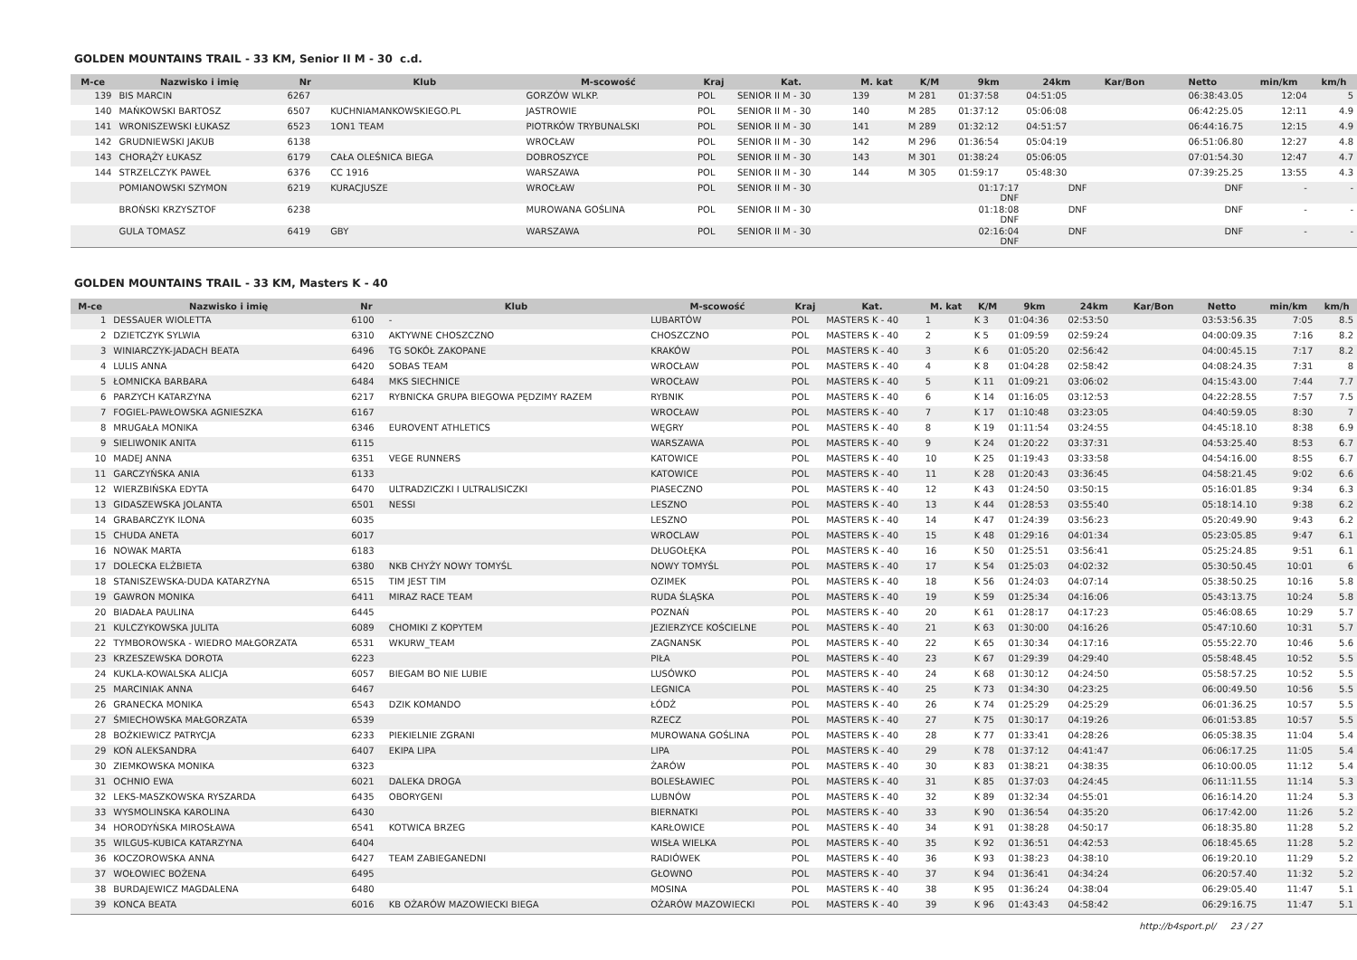GOLDEN MOUNTAINS TRAIL - 33 KM, Senior II M - 30 c.d.
| M-ce | Nazwisko i imię | Nr | Klub | M-scowość | Kraj | Kat. | M. kat | K/M | 9km | 24km | Kar/Bon | Netto | min/km | km/h |
| --- | --- | --- | --- | --- | --- | --- | --- | --- | --- | --- | --- | --- | --- | --- |
| 139 | BIS MARCIN | 6267 | | GORZÓW WLKP. | POL | SENIOR II M - 30 | 139 | M 281 | 01:37:58 | 04:51:05 | | 06:38:43.05 | 12:04 | 5 |
| 140 | MAŃKOWSKI BARTOSZ | 6507 | KUCHNIAMANKOWSKIEGO.PL | JASTROWIE | POL | SENIOR II M - 30 | 140 | M 285 | 01:37:12 | 05:06:08 | | 06:42:25.05 | 12:11 | 4.9 |
| 141 | WRONISZEWSKI ŁUKASZ | 6523 | 1ON1 TEAM | PIOTRKÓW TRYBUNALSKI | POL | SENIOR II M - 30 | 141 | M 289 | 01:32:12 | 04:51:57 | | 06:44:16.75 | 12:15 | 4.9 |
| 142 | GRUDNIEWSKI JAKUB | 6138 | | WROCŁAW | POL | SENIOR II M - 30 | 142 | M 296 | 01:36:54 | 05:04:19 | | 06:51:06.80 | 12:27 | 4.8 |
| 143 | CHORĄŻY ŁUKASZ | 6179 | CAŁA OLEŚNICA BIEGA | DOBROSZYCE | POL | SENIOR II M - 30 | 143 | M 301 | 01:38:24 | 05:06:05 | | 07:01:54.30 | 12:47 | 4.7 |
| 144 | STRZELCZYK PAWEŁ | 6376 | CC 1916 | WARSZAWA | POL | SENIOR II M - 30 | 144 | M 305 | 01:59:17 | 05:48:30 | | 07:39:25.25 | 13:55 | 4.3 |
| | POMIANOWSKI SZYMON | 6219 | KURACJUSZE | WROCŁAW | POL | SENIOR II M - 30 | | | 01:17:17 DNF | DNF | | DNF | - | - |
| | BROŃSKI KRZYSZTOF | 6238 | | MUROWANA GOŚLINA | POL | SENIOR II M - 30 | | | 01:18:08 DNF | DNF | | DNF | - | - |
| | GULA TOMASZ | 6419 | GBY | WARSZAWA | POL | SENIOR II M - 30 | | | 02:16:04 DNF | DNF | | DNF | - | - |
GOLDEN MOUNTAINS TRAIL - 33 KM, Masters K - 40
| M-ce | Nazwisko i imię | Nr | Klub | M-scowość | Kraj | Kat. | M. kat | K/M | 9km | 24km | Kar/Bon | Netto | min/km | km/h |
| --- | --- | --- | --- | --- | --- | --- | --- | --- | --- | --- | --- | --- | --- | --- |
| 1 | DESSAUER WIOLETTA | 6100 | - | LUBARTÓW | POL | MASTERS K - 40 | 1 | K 3 | 01:04:36 | 02:53:50 | | 03:53:56.35 | 7:05 | 8.5 |
| 2 | DZIETCZYK SYLWIA | 6310 | AKTYWNE CHOSZCZNO | CHOSZCZNO | POL | MASTERS K - 40 | 2 | K 5 | 01:09:59 | 02:59:24 | | 04:00:09.35 | 7:16 | 8.2 |
| 3 | WINIARCZYK-JADACH BEATA | 6496 | TG SOKÓŁ ZAKOPANE | KRAKÓW | POL | MASTERS K - 40 | 3 | K 6 | 01:05:20 | 02:56:42 | | 04:00:45.15 | 7:17 | 8.2 |
| 4 | LULIS ANNA | 6420 | SOBAS TEAM | WROCŁAW | POL | MASTERS K - 40 | 4 | K 8 | 01:04:28 | 02:58:42 | | 04:08:24.35 | 7:31 | 8 |
| 5 | ŁOMNICKA BARBARA | 6484 | MKS SIECHNICE | WROCŁAW | POL | MASTERS K - 40 | 5 | K 11 | 01:09:21 | 03:06:02 | | 04:15:43.00 | 7:44 | 7.7 |
| 6 | PARZYCH KATARZYNA | 6217 | RYBNICKA GRUPA BIEGOWA PĘDZIMY RAZEM | RYBNIK | POL | MASTERS K - 40 | 6 | K 14 | 01:16:05 | 03:12:53 | | 04:22:28.55 | 7:57 | 7.5 |
| 7 | FOGIEL-PAWŁOWSKA AGNIESZKA | 6167 | | WROCŁAW | POL | MASTERS K - 40 | 7 | K 17 | 01:10:48 | 03:23:05 | | 04:40:59.05 | 8:30 | 7 |
| 8 | MRUGAŁA MONIKA | 6346 | EUROVENT ATHLETICS | WĘGRY | POL | MASTERS K - 40 | 8 | K 19 | 01:11:54 | 03:24:55 | | 04:45:18.10 | 8:38 | 6.9 |
| 9 | SIELIWONIK ANITA | 6115 | | WARSZAWA | POL | MASTERS K - 40 | 9 | K 24 | 01:20:22 | 03:37:31 | | 04:53:25.40 | 8:53 | 6.7 |
| 10 | MADEJ ANNA | 6351 | VEGE RUNNERS | KATOWICE | POL | MASTERS K - 40 | 10 | K 25 | 01:19:43 | 03:33:58 | | 04:54:16.00 | 8:55 | 6.7 |
| 11 | GARCZYŃSKA ANIA | 6133 | | KATOWICE | POL | MASTERS K - 40 | 11 | K 28 | 01:20:43 | 03:36:45 | | 04:58:21.45 | 9:02 | 6.6 |
| 12 | WIERZBIŃSKA EDYTA | 6470 | ULTRADZICZKI I ULTRALISICZKI | PIASECZNO | POL | MASTERS K - 40 | 12 | K 43 | 01:24:50 | 03:50:15 | | 05:16:01.85 | 9:34 | 6.3 |
| 13 | GIDASZEWSKA JOLANTA | 6501 | NESSI | LESZNO | POL | MASTERS K - 40 | 13 | K 44 | 01:28:53 | 03:55:40 | | 05:18:14.10 | 9:38 | 6.2 |
| 14 | GRABARCZYK ILONA | 6035 | | LESZNO | POL | MASTERS K - 40 | 14 | K 47 | 01:24:39 | 03:56:23 | | 05:20:49.90 | 9:43 | 6.2 |
| 15 | CHUDA ANETA | 6017 | | WROCLAW | POL | MASTERS K - 40 | 15 | K 48 | 01:29:16 | 04:01:34 | | 05:23:05.85 | 9:47 | 6.1 |
| 16 | NOWAK MARTA | 6183 | | DŁUGOŁĘKA | POL | MASTERS K - 40 | 16 | K 50 | 01:25:51 | 03:56:41 | | 05:25:24.85 | 9:51 | 6.1 |
| 17 | DOLECKA ELŻBIETA | 6380 | NKB CHYŻY NOWY TOMYŚL | NOWY TOMYŚL | POL | MASTERS K - 40 | 17 | K 54 | 01:25:03 | 04:02:32 | | 05:30:50.45 | 10:01 | 6 |
| 18 | STANISZEWSKA-DUDA KATARZYNA | 6515 | TIM JEST TIM | OZIMEK | POL | MASTERS K - 40 | 18 | K 56 | 01:24:03 | 04:07:14 | | 05:38:50.25 | 10:16 | 5.8 |
| 19 | GAWRON MONIKA | 6411 | MIRAZ RACE TEAM | RUDA ŚLĄSKA | POL | MASTERS K - 40 | 19 | K 59 | 01:25:34 | 04:16:06 | | 05:43:13.75 | 10:24 | 5.8 |
| 20 | BIADAŁA PAULINA | 6445 | | POZNAŃ | POL | MASTERS K - 40 | 20 | K 61 | 01:28:17 | 04:17:23 | | 05:46:08.65 | 10:29 | 5.7 |
| 21 | KULCZYKOWSKA JULITA | 6089 | CHOMIKI Z KOPYTEM | JEZIERZYCE KOŚCIELNE | POL | MASTERS K - 40 | 21 | K 63 | 01:30:00 | 04:16:26 | | 05:47:10.60 | 10:31 | 5.7 |
| 22 | TYMBOROWSKA - WIEDRO MAŁGORZATA | 6531 | WKURW_TEAM | ZAGNANSK | POL | MASTERS K - 40 | 22 | K 65 | 01:30:34 | 04:17:16 | | 05:55:22.70 | 10:46 | 5.6 |
| 23 | KRZESZEWSKA DOROTA | 6223 | | PIŁA | POL | MASTERS K - 40 | 23 | K 67 | 01:29:39 | 04:29:40 | | 05:58:48.45 | 10:52 | 5.5 |
| 24 | KUKLA-KOWALSKA ALICJA | 6057 | BIEGAM BO NIE LUBIE | LUSÓWKO | POL | MASTERS K - 40 | 24 | K 68 | 01:30:12 | 04:24:50 | | 05:58:57.25 | 10:52 | 5.5 |
| 25 | MARCINIAK ANNA | 6467 | | LEGNICA | POL | MASTERS K - 40 | 25 | K 73 | 01:34:30 | 04:23:25 | | 06:00:49.50 | 10:56 | 5.5 |
| 26 | GRANECKA MONIKA | 6543 | DZIK KOMANDO | ŁÓDŹ | POL | MASTERS K - 40 | 26 | K 74 | 01:25:29 | 04:25:29 | | 06:01:36.25 | 10:57 | 5.5 |
| 27 | ŚMIECHOWSKA MAŁGORZATA | 6539 | | RZECZ | POL | MASTERS K - 40 | 27 | K 75 | 01:30:17 | 04:19:26 | | 06:01:53.85 | 10:57 | 5.5 |
| 28 | BOŻKIEWICZ PATRYCJA | 6233 | PIEKIELNIE ZGRANI | MUROWANA GOŚLINA | POL | MASTERS K - 40 | 28 | K 77 | 01:33:41 | 04:28:26 | | 06:05:38.35 | 11:04 | 5.4 |
| 29 | KOŃ ALEKSANDRA | 6407 | EKIPA LIPA | LIPA | POL | MASTERS K - 40 | 29 | K 78 | 01:37:12 | 04:41:47 | | 06:06:17.25 | 11:05 | 5.4 |
| 30 | ZIEMKOWSKA MONIKA | 6323 | | ŻARÓW | POL | MASTERS K - 40 | 30 | K 83 | 01:38:21 | 04:38:35 | | 06:10:00.05 | 11:12 | 5.4 |
| 31 | OCHNIO EWA | 6021 | DALEKA DROGA | BOLESŁAWIEC | POL | MASTERS K - 40 | 31 | K 85 | 01:37:03 | 04:24:45 | | 06:11:11.55 | 11:14 | 5.3 |
| 32 | LEKS-MASZKOWSKA RYSZARDA | 6435 | OBORYGENI | LUBNÓW | POL | MASTERS K - 40 | 32 | K 89 | 01:32:34 | 04:55:01 | | 06:16:14.20 | 11:24 | 5.3 |
| 33 | WYSMOLINSKA KAROLINA | 6430 | | BIERNATKI | POL | MASTERS K - 40 | 33 | K 90 | 01:36:54 | 04:35:20 | | 06:17:42.00 | 11:26 | 5.2 |
| 34 | HORODYŃSKA MIROSŁAWA | 6541 | KOTWICA BRZEG | KARŁOWICE | POL | MASTERS K - 40 | 34 | K 91 | 01:38:28 | 04:50:17 | | 06:18:35.80 | 11:28 | 5.2 |
| 35 | WILGUS-KUBICA KATARZYNA | 6404 | | WISŁA WIELKA | POL | MASTERS K - 40 | 35 | K 92 | 01:36:51 | 04:42:53 | | 06:18:45.65 | 11:28 | 5.2 |
| 36 | KOCZOROWSKA ANNA | 6427 | TEAM ZABIEGANEDNI | RADIÓWEK | POL | MASTERS K - 40 | 36 | K 93 | 01:38:23 | 04:38:10 | | 06:19:20.10 | 11:29 | 5.2 |
| 37 | WOŁOWIEC BOŻENA | 6495 | | GŁOWNO | POL | MASTERS K - 40 | 37 | K 94 | 01:36:41 | 04:34:24 | | 06:20:57.40 | 11:32 | 5.2 |
| 38 | BURDAJEWICZ MAGDALENA | 6480 | | MOSINA | POL | MASTERS K - 40 | 38 | K 95 | 01:36:24 | 04:38:04 | | 06:29:05.40 | 11:47 | 5.1 |
| 39 | KONCA BEATA | 6016 | KB OŻARÓW MAZOWIECKI BIEGA | OŻARÓW MAZOWIECKI | POL | MASTERS K - 40 | 39 | K 96 | 01:43:43 | 04:58:42 | | 06:29:16.75 | 11:47 | 5.1 |
http://b4sport.pl/ 23 / 27